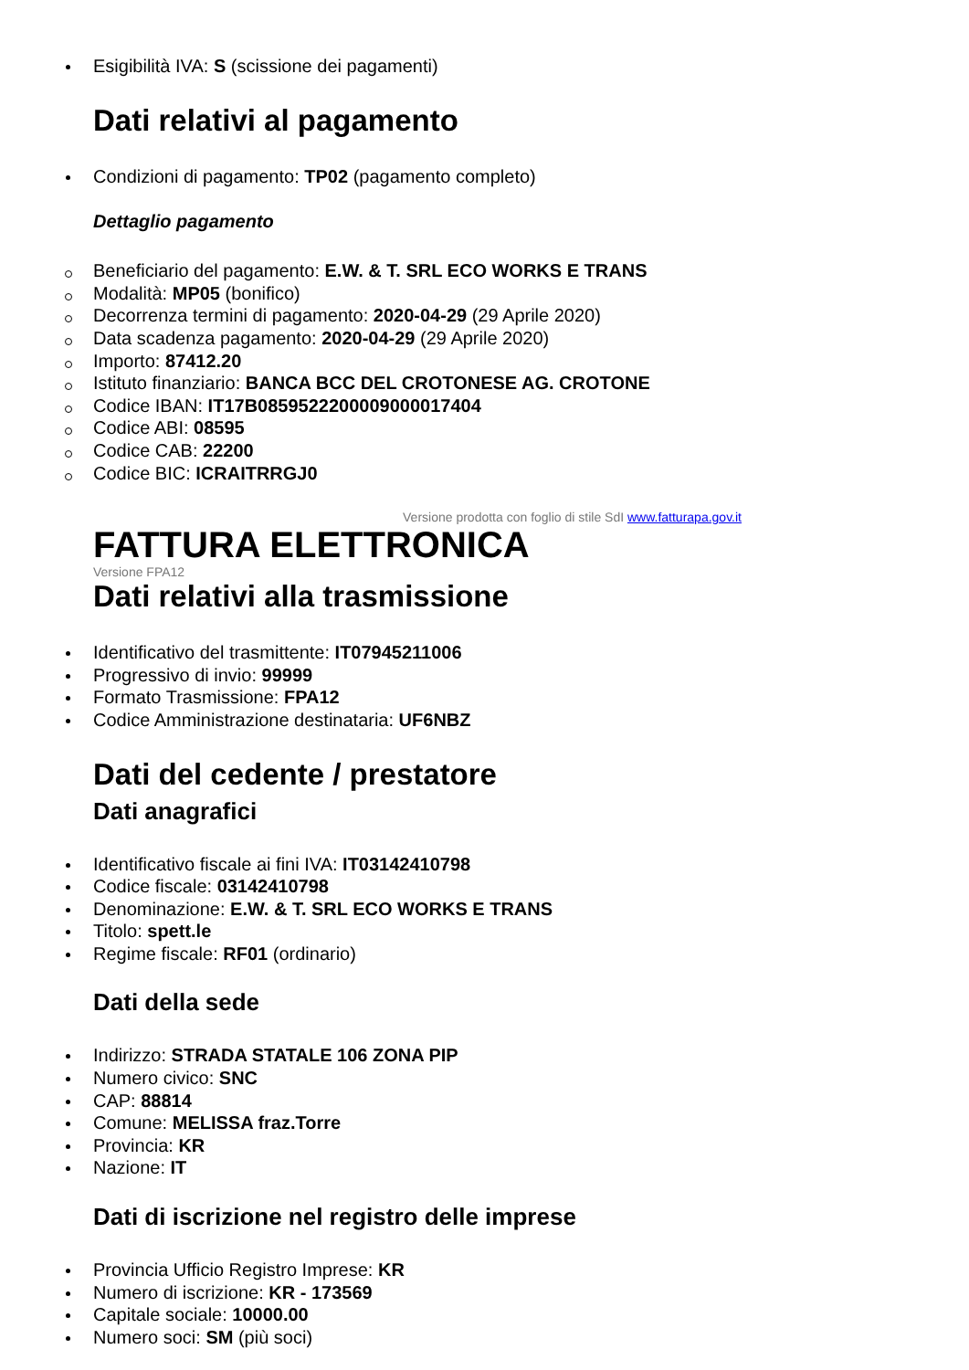Esigibilità IVA: S (scissione dei pagamenti)
Dati relativi al pagamento
Condizioni di pagamento: TP02 (pagamento completo)
Dettaglio pagamento
Beneficiario del pagamento: E.W. & T. SRL ECO WORKS E TRANS
Modalità: MP05 (bonifico)
Decorrenza termini di pagamento: 2020-04-29 (29 Aprile 2020)
Data scadenza pagamento: 2020-04-29 (29 Aprile 2020)
Importo: 87412.20
Istituto finanziario: BANCA BCC DEL CROTONESE AG. CROTONE
Codice IBAN: IT17B0859522200009000017404
Codice ABI: 08595
Codice CAB: 22200
Codice BIC: ICRAITRRGJ0
Versione prodotta con foglio di stile SdI www.fatturapa.gov.it
FATTURA ELETTRONICA
Versione FPA12
Dati relativi alla trasmissione
Identificativo del trasmittente: IT07945211006
Progressivo di invio: 99999
Formato Trasmissione: FPA12
Codice Amministrazione destinataria: UF6NBZ
Dati del cedente / prestatore
Dati anagrafici
Identificativo fiscale ai fini IVA: IT03142410798
Codice fiscale: 03142410798
Denominazione: E.W. & T. SRL ECO WORKS E TRANS
Titolo: spett.le
Regime fiscale: RF01 (ordinario)
Dati della sede
Indirizzo: STRADA STATALE 106 ZONA PIP
Numero civico: SNC
CAP: 88814
Comune: MELISSA fraz.Torre
Provincia: KR
Nazione: IT
Dati di iscrizione nel registro delle imprese
Provincia Ufficio Registro Imprese: KR
Numero di iscrizione: KR - 173569
Capitale sociale: 10000.00
Numero soci: SM (più soci)